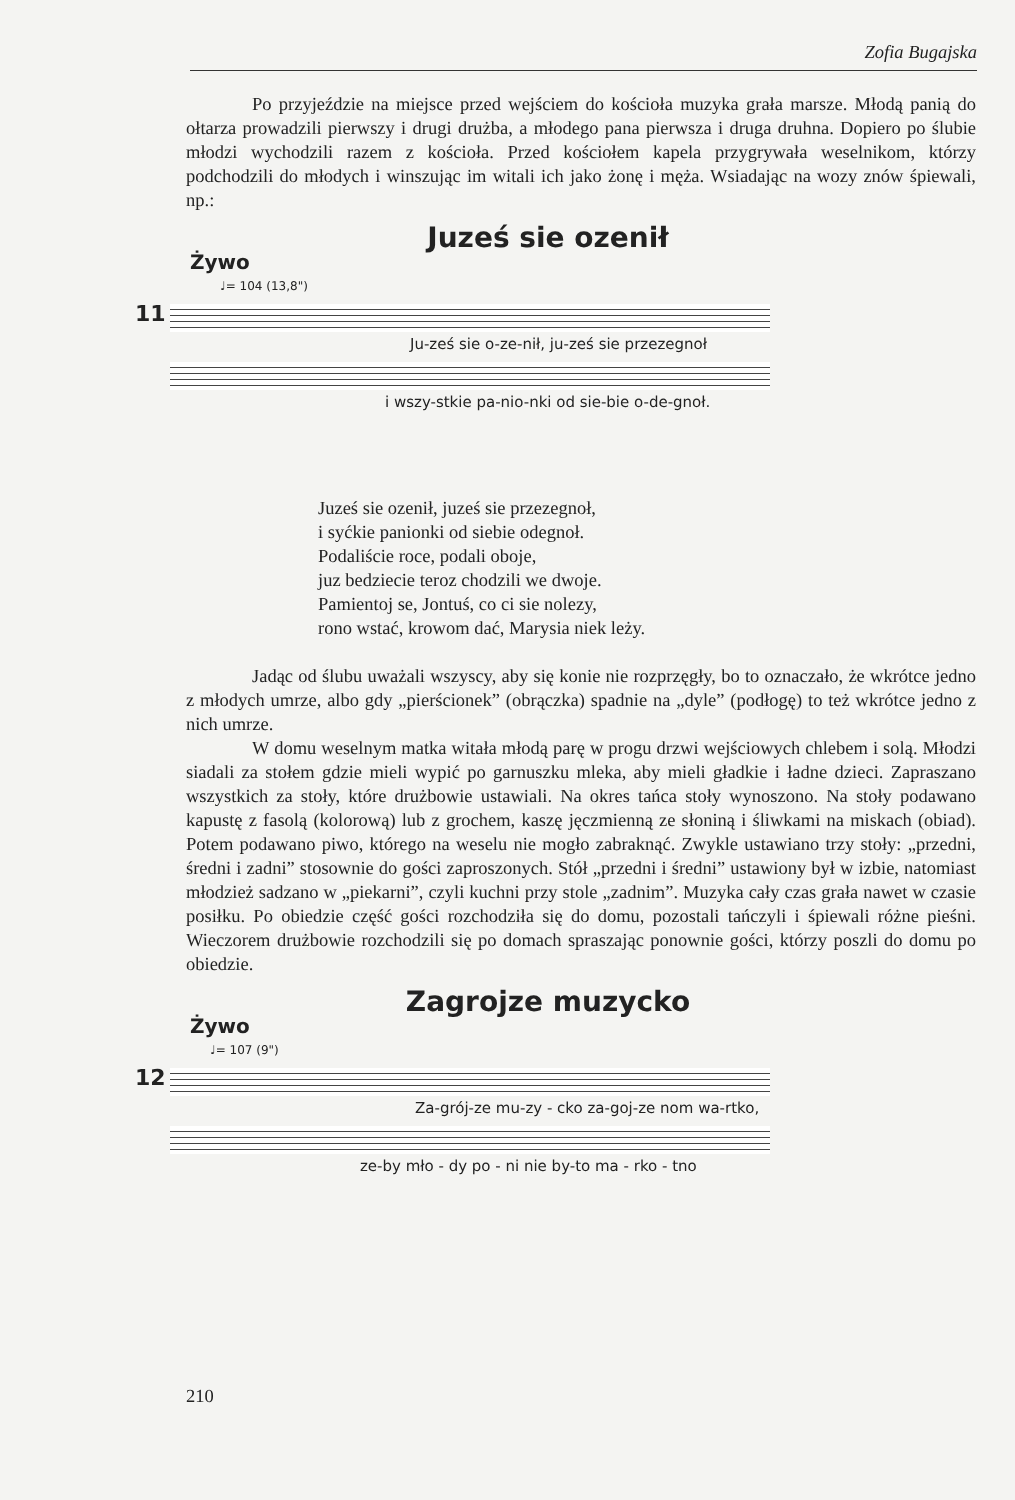Zofia Bugajska
Po przyjeździe na miejsce przed wejściem do kościoła muzyka grała marsze. Młodą panią do ołtarza prowadzili pierwszy i drugi drużba, a młodego pana pierwsza i druga druhna. Dopiero po ślubie młodzi wychodzili razem z kościoła. Przed kościołem kapela przygrywała weselnikom, którzy podchodzili do młodych i winszując im witali ich jako żonę i męża. Wsiadając na wozy znów śpiewali, np.:
Juześ sie ozenił
Żywo
♩= 104 (13,8")
11
Ju-ześ sie o-ze-nił, ju-ześ sie przezegnoł
i wszy-stkie pa-nio-nki od sie-bie o-de-gnoł.
Juześ sie ozenił, juześ sie przezegnoł,
i syćkie panionki od siebie odegnoł.
Podaliście roce, podali oboje,
juz bedziecie teroz chodzili we dwoje.
Pamientoj se, Jontuś, co ci sie nolezy,
rono wstać, krowom dać, Marysia niek leży.
Jadąc od ślubu uważali wszyscy, aby się konie nie rozprzęgły, bo to oznaczało, że wkrótce jedno z młodych umrze, albo gdy „pierścionek” (obrączka) spadnie na „dyle” (podłogę) to też wkrótce jedno z nich umrze.
W domu weselnym matka witała młodą parę w progu drzwi wejściowych chlebem i solą. Młodzi siadali za stołem gdzie mieli wypić po garnuszku mleka, aby mieli gładkie i ładne dzieci. Zapraszano wszystkich za stoły, które drużbowie ustawiali. Na okres tańca stoły wynoszono. Na stoły podawano kapustę z fasolą (kolorową) lub z grochem, kaszę jęczmienną ze słoniną i śliwkami na miskach (obiad). Potem podawano piwo, którego na weselu nie mogło zabraknąć. Zwykle ustawiano trzy stoły: „przedni, średni i zadni” stosownie do gości zaproszonych. Stół „przedni i średni” ustawiony był w izbie, natomiast młodzież sadzano w „piekarni”, czyli kuchni przy stole „zadnim”. Muzyka cały czas grała nawet w czasie posiłku. Po obiedzie część gości rozchodziła się do domu, pozostali tańczyli i śpiewali różne pieśni. Wieczorem drużbowie rozchodzili się po domach spraszając ponownie gości, którzy poszli do domu po obiedzie.
Zagrojze muzycko
Żywo
♩= 107 (9")
12
Za-grój-ze mu-zy - cko za-goj-ze nom wa-rtko,
ze-by mło - dy po - ni nie by-to ma - rko - tno
210